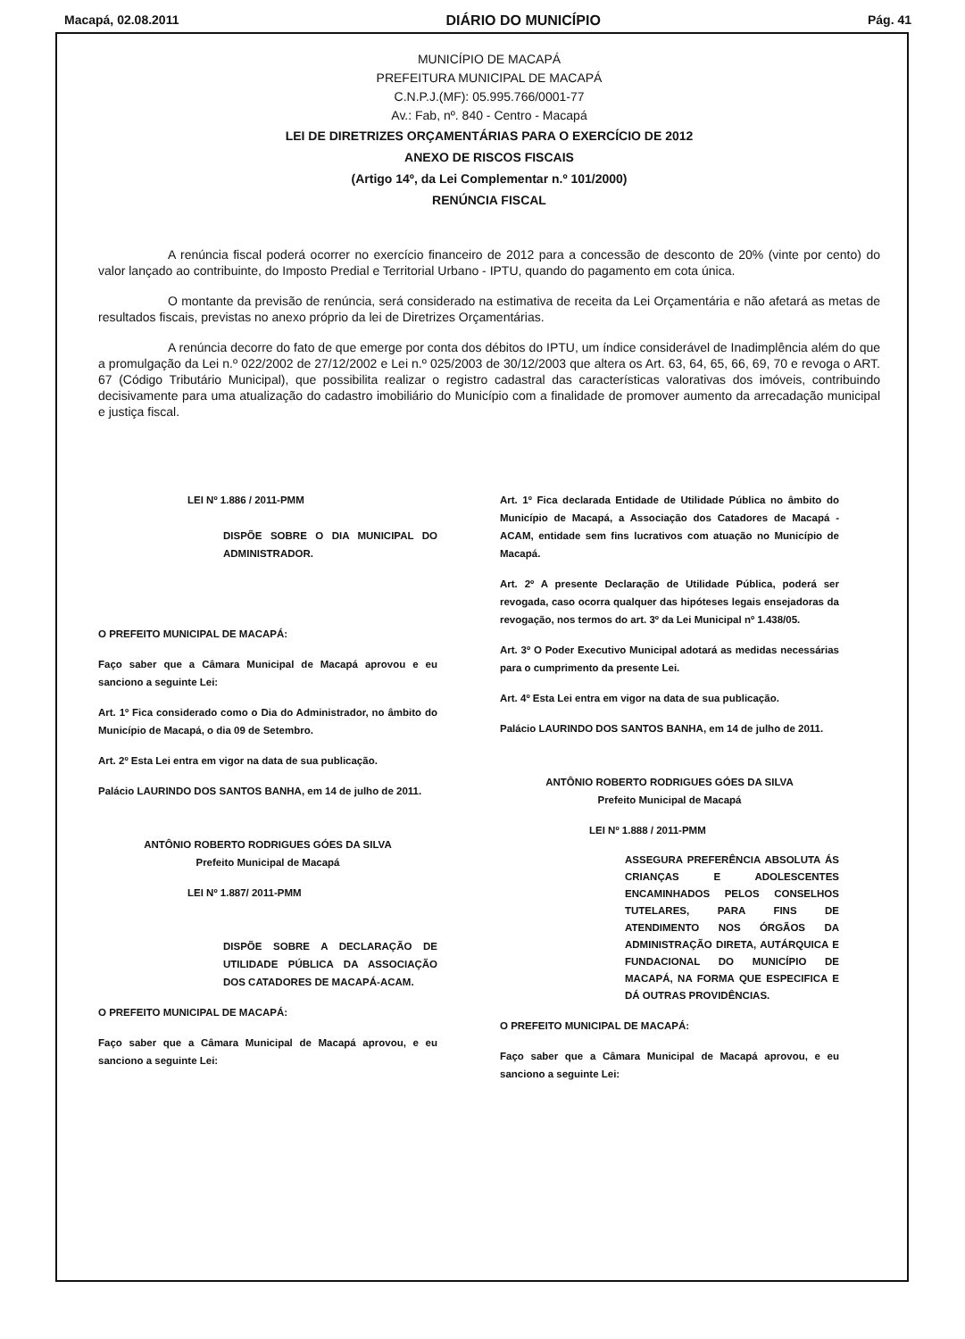Macapá, 02.08.2011 DIÁRIO DO MUNICÍPIO Pág. 41
MUNICÍPIO DE MACAPÁ
PREFEITURA MUNICIPAL DE MACAPÁ
C.N.P.J.(MF): 05.995.766/0001-77
Av.: Fab, nº. 840 - Centro - Macapá
LEI DE DIRETRIZES ORÇAMENTÁRIAS PARA O EXERCÍCIO DE 2012
ANEXO DE RISCOS FISCAIS
(Artigo 14º, da Lei Complementar n.º 101/2000)
RENÚNCIA FISCAL
A renúncia fiscal poderá ocorrer no exercício financeiro de 2012 para a concessão de desconto de 20% (vinte por cento) do valor lançado ao contribuinte, do Imposto Predial e Territorial Urbano - IPTU, quando do pagamento em cota única.
O montante da previsão de renúncia, será considerado na estimativa de receita da Lei Orçamentária e não afetará as metas de resultados fiscais, previstas no anexo próprio da lei de Diretrizes Orçamentárias.
A renúncia decorre do fato de que emerge por conta dos débitos do IPTU, um índice considerável de Inadimplência além do que a promulgação da Lei n.º 022/2002 de 27/12/2002 e Lei n.º 025/2003 de 30/12/2003 que altera os Art. 63, 64, 65, 66, 69, 70 e revoga o ART. 67 (Código Tributário Municipal), que possibilita realizar o registro cadastral das características valorativas dos imóveis, contribuindo decisivamente para uma atualização do cadastro imobiliário do Município com a finalidade de promover aumento da arrecadação municipal e justiça fiscal.
LEI Nº 1.886 / 2011-PMM
DISPÕE SOBRE O DIA MUNICIPAL DO ADMINISTRADOR.
O PREFEITO MUNICIPAL DE MACAPÁ:
Faço saber que a Câmara Municipal de Macapá aprovou e eu sanciono a seguinte Lei:
Art. 1º Fica considerado como o Dia do Administrador, no âmbito do Município de Macapá, o dia 09 de Setembro.
Art. 2º Esta Lei entra em vigor na data de sua publicação.
Palácio LAURINDO DOS SANTOS BANHA, em 14 de julho de 2011.
ANTÔNIO ROBERTO RODRIGUES GÓES DA SILVA
Prefeito Municipal de Macapá
LEI Nº 1.887/ 2011-PMM
DISPÕE SOBRE A DECLARAÇÃO DE UTILIDADE PÚBLICA DA ASSOCIAÇÃO DOS CATADORES DE MACAPÁ-ACAM.
O PREFEITO MUNICIPAL DE MACAPÁ:
Faço saber que a Câmara Municipal de Macapá aprovou, e eu sanciono a seguinte Lei:
Art. 1º Fica declarada Entidade de Utilidade Pública no âmbito do Município de Macapá, a Associação dos Catadores de Macapá - ACAM, entidade sem fins lucrativos com atuação no Município de Macapá.
Art. 2º A presente Declaração de Utilidade Pública, poderá ser revogada, caso ocorra qualquer das hipóteses legais ensejadoras da revogação, nos termos do art. 3º da Lei Municipal nº 1.438/05.
Art. 3º O Poder Executivo Municipal adotará as medidas necessárias para o cumprimento da presente Lei.
Art. 4º Esta Lei entra em vigor na data de sua publicação.
Palácio LAURINDO DOS SANTOS BANHA, em 14 de julho de 2011.
ANTÔNIO ROBERTO RODRIGUES GÓES DA SILVA
Prefeito Municipal de Macapá
LEI Nº 1.888 / 2011-PMM
ASSEGURA PREFERÊNCIA ABSOLUTA ÁS CRIANÇAS E ADOLESCENTES ENCAMINHADOS PELOS CONSELHOS TUTELARES, PARA FINS DE ATENDIMENTO NOS ÓRGÃOS DA ADMINISTRAÇÃO DIRETA, AUTÁRQUICA E FUNDACIONAL DO MUNICÍPIO DE MACAPÁ, NA FORMA QUE ESPECIFICA E DÁ OUTRAS PROVIDÊNCIAS.
O PREFEITO MUNICIPAL DE MACAPÁ:
Faço saber que a Câmara Municipal de Macapá aprovou, e eu sanciono a seguinte Lei: